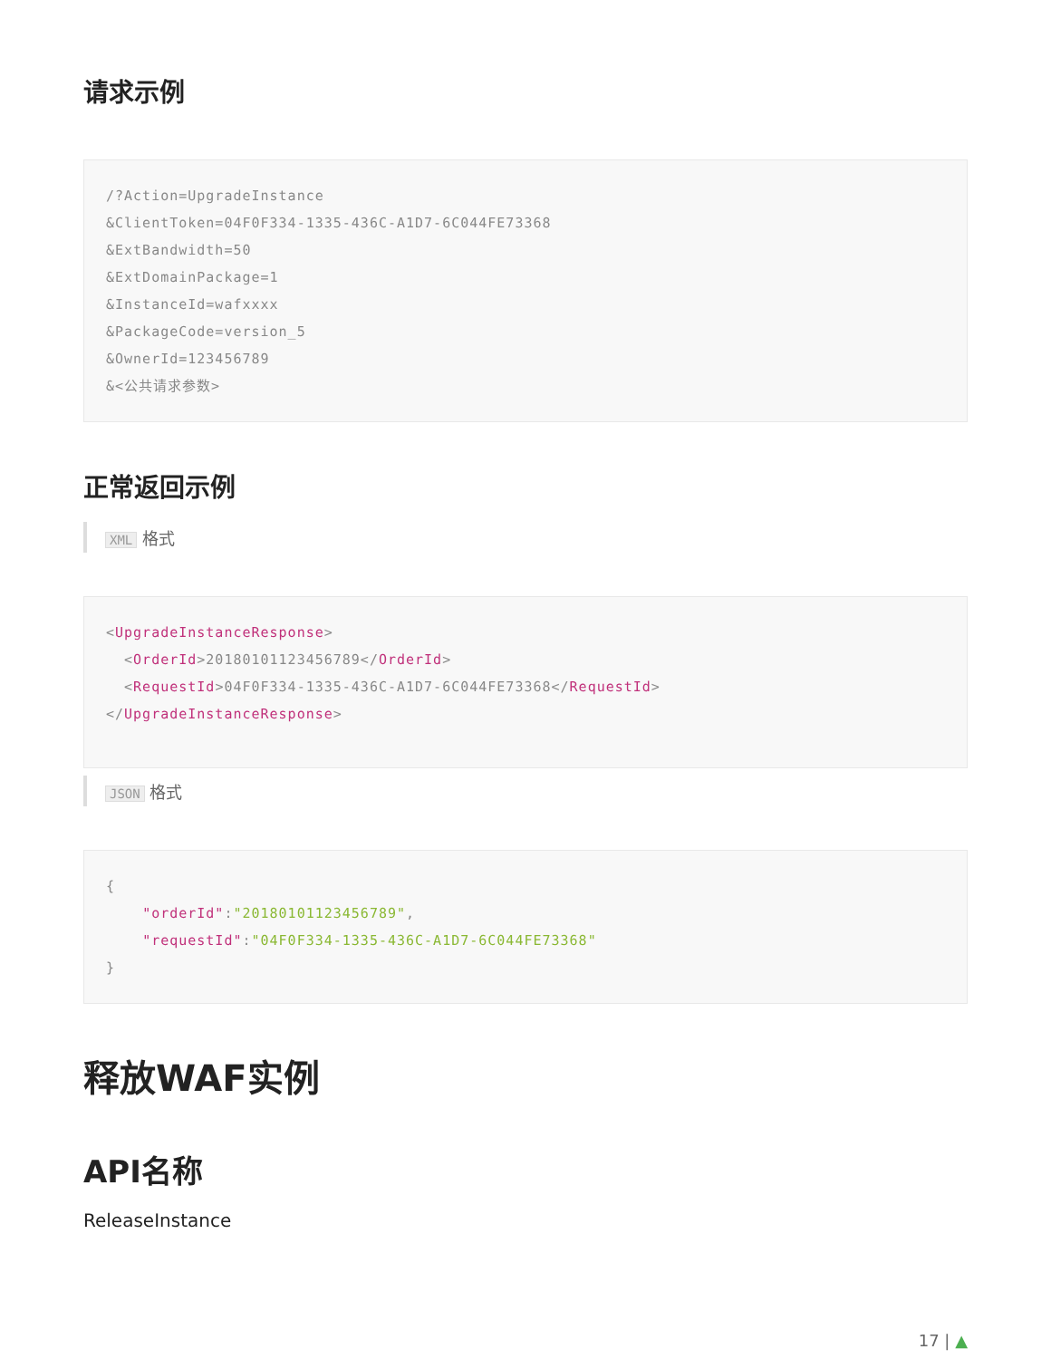请求示例
/?Action=UpgradeInstance &ClientToken=04F0F334-1335-436C-A1D7-6C044FE73368 &ExtBandwidth=50 &ExtDomainPackage=1 &InstanceId=wafxxxx &PackageCode=version_5 &OwnerId=123456789 &<公共请求参数>
正常返回示例
XML 格式
<UpgradeInstanceResponse> <OrderId>20180101123456789</OrderId> <RequestId>04F0F334-1335-436C-A1D7-6C044FE73368</RequestId> </UpgradeInstanceResponse>
JSON 格式
{ "orderId":"20180101123456789", "requestId":"04F0F334-1335-436C-A1D7-6C044FE73368" }
释放WAF实例
API名称
ReleaseInstance
17 | ▲